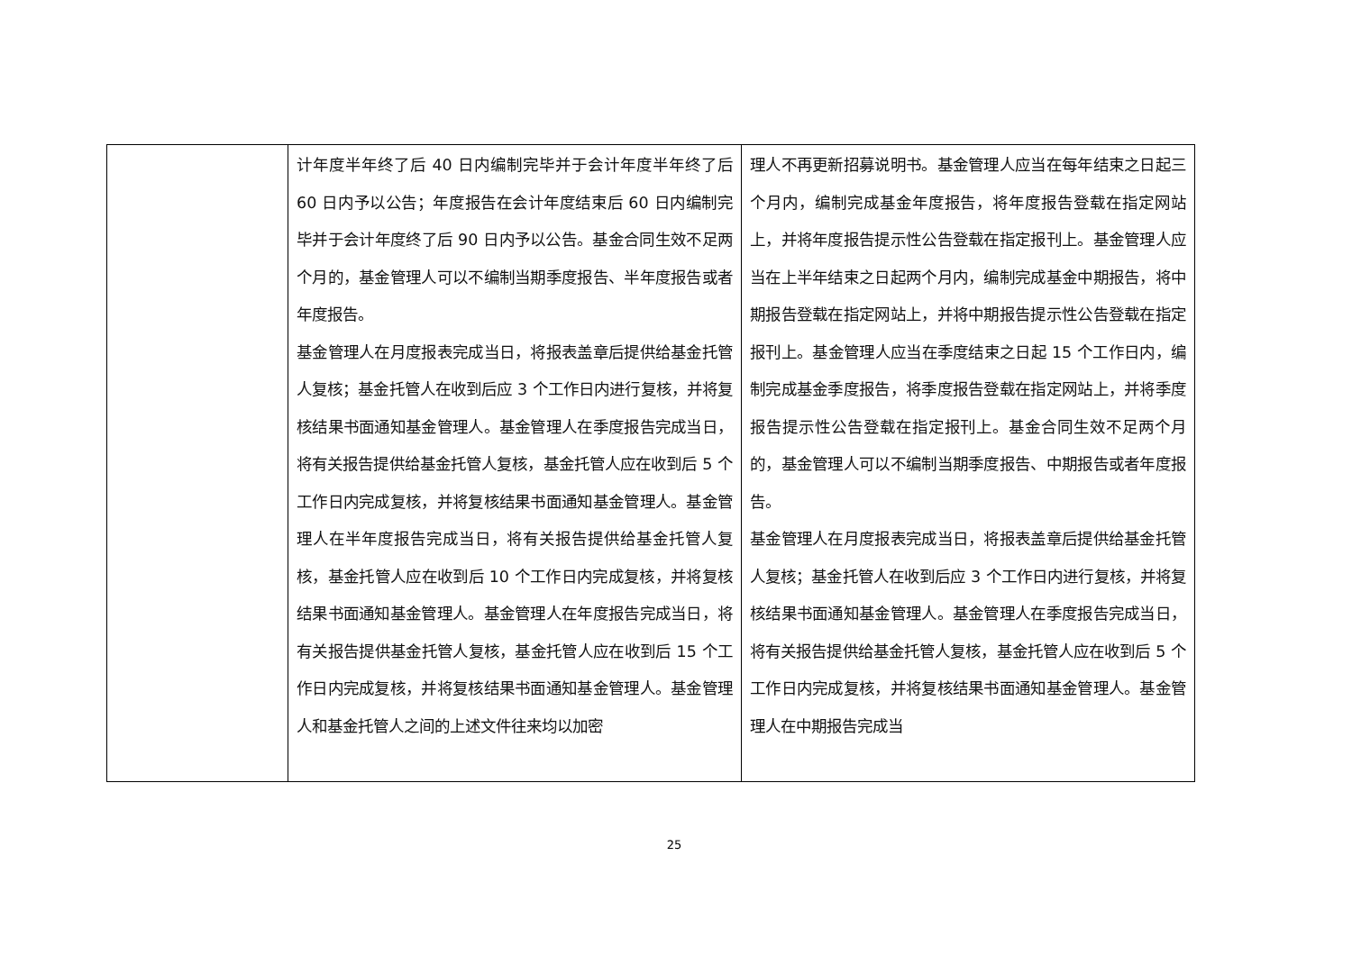| | 计年度半年终了后 40 日内编制完毕并于会计年度半年终了后 60 日内予以公告；年度报告在会计年度结束后 60 日内编制完毕并于会计年度终了后 90 日内予以公告。基金合同生效不足两个月的，基金管理人可以不编制当期季度报告、半年度报告或者年度报告。 基金管理人在月度报表完成当日，将报表盖章后提供给基金托管人复核；基金托管人在收到后应 3 个工作日内进行复核，并将复核结果书面通知基金管理人。基金管理人在季度报告完成当日，将有关报告提供给基金托管人复核，基金托管人应在收到后 5 个工作日内完成复核，并将复核结果书面通知基金管理人。基金管理人在半年度报告完成当日，将有关报告提供给基金托管人复核，基金托管人应在收到后 10 个工作日内完成复核，并将复核结果书面通知基金管理人。基金管理人在年度报告完成当日，将有关报告提供基金托管人复核，基金托管人应在收到后 15 个工作日内完成复核，并将复核结果书面通知基金管理人。基金管理人和基金托管人之间的上述文件往来均以加密 | 理人不再更新招募说明书。基金管理人应当在每年结束之日起三个月内，编制完成基金年度报告，将年度报告登载在指定网站上，并将年度报告提示性公告登载在指定报刊上。基金管理人应当在上半年结束之日起两个月内，编制完成基金中期报告，将中期报告登载在指定网站上，并将中期报告提示性公告登载在指定报刊上。基金管理人应当在季度结束之日起 15 个工作日内，编制完成基金季度报告，将季度报告登载在指定网站上，并将季度报告提示性公告登载在指定报刊上。基金合同生效不足两个月的，基金管理人可以不编制当期季度报告、中期报告或者年度报告。 基金管理人在月度报表完成当日，将报表盖章后提供给基金托管人复核；基金托管人在收到后应 3 个工作日内进行复核，并将复核结果书面通知基金管理人。基金管理人在季度报告完成当日，将有关报告提供给基金托管人复核，基金托管人应在收到后 5 个工作日内完成复核，并将复核结果书面通知基金管理人。基金管理人在中期报告完成当 |
25